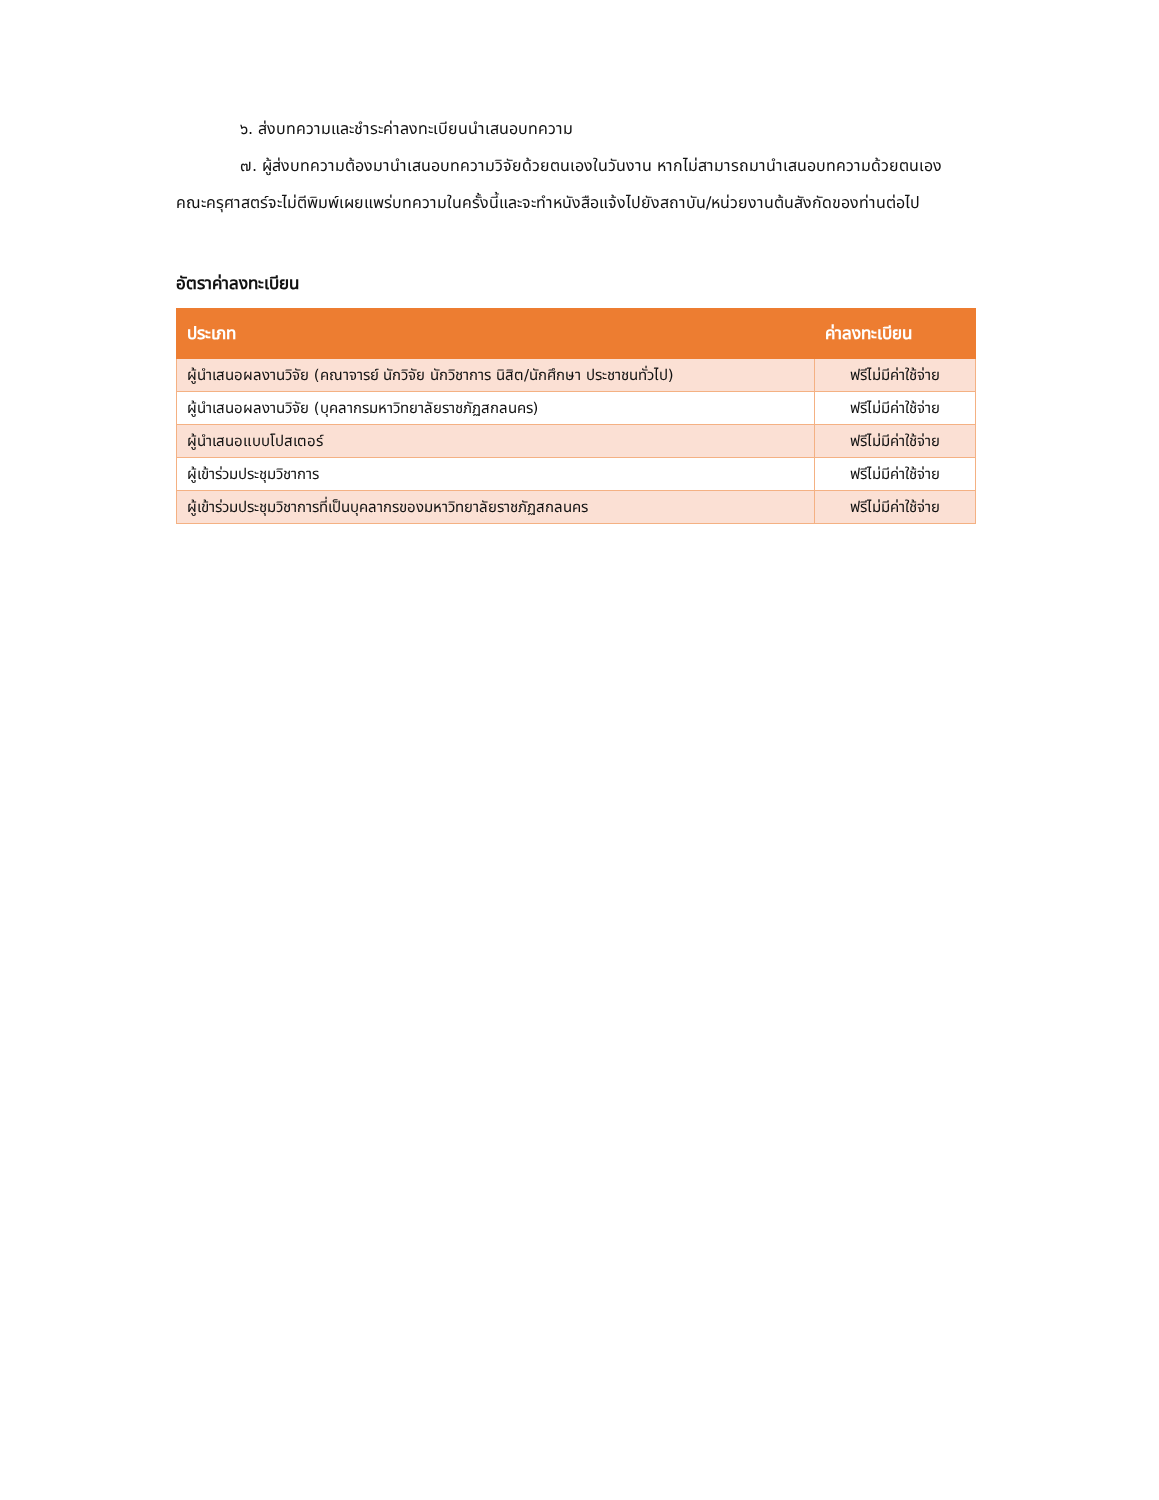๖. ส่งบทความและชำระค่าลงทะเบียนนำเสนอบทความ
๗. ผู้ส่งบทความต้องมานำเสนอบทความวิจัยด้วยตนเองในวันงาน หากไม่สามารถมานำเสนอบทความด้วยตนเอง คณะครุศาสตร์จะไม่ตีพิมพ์เผยแพร่บทความในครั้งนี้และจะทำหนังสือแจ้งไปยังสถาบัน/หน่วยงานต้นสังกัดของท่านต่อไป
อัตราค่าลงทะเบียน
| ประเภท | ค่าลงทะเบียน |
| --- | --- |
| ผู้นำเสนอผลงานวิจัย (คณาจารย์ นักวิจัย นักวิชาการ นิสิต/นักศึกษา ประชาชนทั่วไป) | ฟรีไม่มีค่าใช้จ่าย |
| ผู้นำเสนอผลงานวิจัย (บุคลากรมหาวิทยาลัยราชภัฏสกลนคร) | ฟรีไม่มีค่าใช้จ่าย |
| ผู้นำเสนอแบบโปสเตอร์ | ฟรีไม่มีค่าใช้จ่าย |
| ผู้เข้าร่วมประชุมวิชาการ | ฟรีไม่มีค่าใช้จ่าย |
| ผู้เข้าร่วมประชุมวิชาการที่เป็นบุคลากรของมหาวิทยาลัยราชภัฏสกลนคร | ฟรีไม่มีค่าใช้จ่าย |